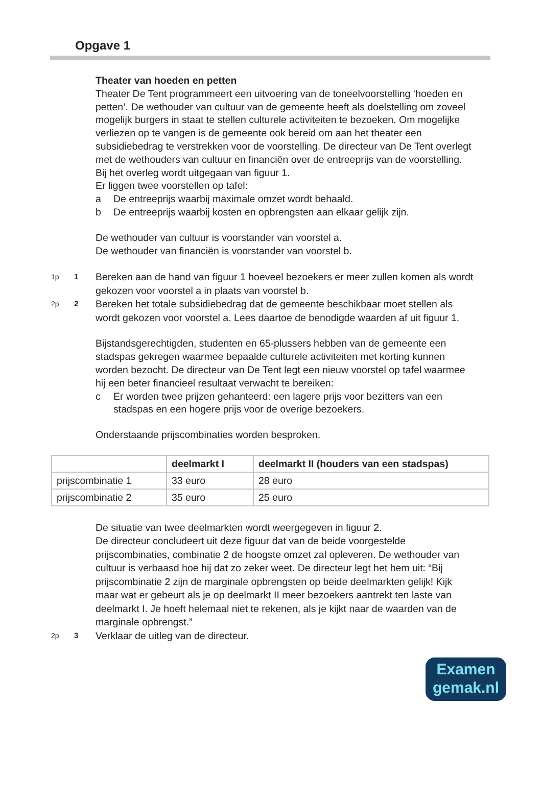Opgave 1
Theater van hoeden en petten
Theater De Tent programmeert een uitvoering van de toneelvoorstelling ‘hoeden en petten’. De wethouder van cultuur van de gemeente heeft als doelstelling om zoveel mogelijk burgers in staat te stellen culturele activiteiten te bezoeken. Om mogelijke verliezen op te vangen is de gemeente ook bereid om aan het theater een subsidiebedrag te verstrekken voor de voorstelling. De directeur van De Tent overlegt met de wethouders van cultuur en financiën over de entreeprijs van de voorstelling. Bij het overleg wordt uitgegaan van figuur 1.
Er liggen twee voorstellen op tafel:
a De entreeprijs waarbij maximale omzet wordt behaald.
b De entreeprijs waarbij kosten en opbrengsten aan elkaar gelijk zijn.
De wethouder van cultuur is voorstander van voorstel a.
De wethouder van financiën is voorstander van voorstel b.
1p 1 Bereken aan de hand van figuur 1 hoeveel bezoekers er meer zullen komen als wordt gekozen voor voorstel a in plaats van voorstel b.
2p 2 Bereken het totale subsidiebedrag dat de gemeente beschikbaar moet stellen als wordt gekozen voor voorstel a. Lees daartoe de benodigde waarden af uit figuur 1.
Bijstandsgerechtigden, studenten en 65-plussers hebben van de gemeente een stadspas gekregen waarmee bepaalde culturele activiteiten met korting kunnen worden bezocht. De directeur van De Tent legt een nieuw voorstel op tafel waarmee hij een beter financieel resultaat verwacht te bereiken:
c Er worden twee prijzen gehanteerd: een lagere prijs voor bezitters van een stadspas en een hogere prijs voor de overige bezoekers.
Onderstaande prijscombinaties worden besproken.
| | deelmarkt I | deelmarkt II (houders van een stadspas) |
| --- | --- | --- |
| prijscombinatie 1 | 33 euro | 28 euro |
| prijscombinatie 2 | 35 euro | 25 euro |
De situatie van twee deelmarkten wordt weergegeven in figuur 2.
De directeur concludeert uit deze figuur dat van de beide voorgestelde prijscombinaties, combinatie 2 de hoogste omzet zal opleveren. De wethouder van cultuur is verbaasd hoe hij dat zo zeker weet. De directeur legt het hem uit: “Bij prijscombinatie 2 zijn de marginale opbrengsten op beide deelmarkten gelijk! Kijk maar wat er gebeurt als je op deelmarkt II meer bezoekers aantrekt ten laste van deelmarkt I. Je hoeft helemaal niet te rekenen, als je kijkt naar de waarden van de marginale opbrengst.”
2p 3 Verklaar de uitleg van de directeur.
Examen
gemak.nl